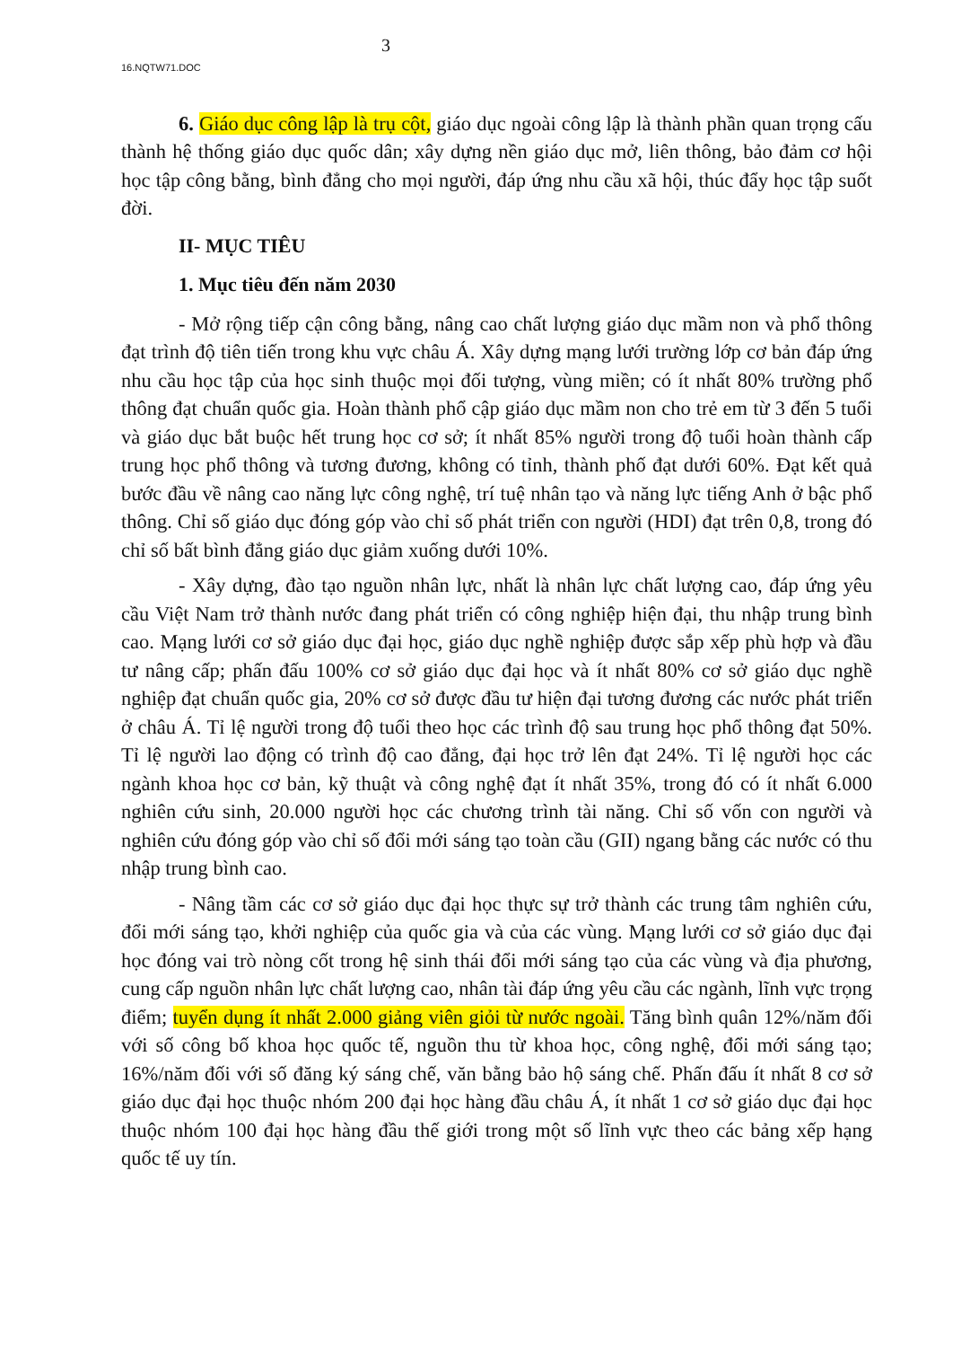16.NQTW71.DOC
3
6. Giáo dục công lập là trụ cột, giáo dục ngoài công lập là thành phần quan trọng cấu thành hệ thống giáo dục quốc dân; xây dựng nền giáo dục mở, liên thông, bảo đảm cơ hội học tập công bằng, bình đẳng cho mọi người, đáp ứng nhu cầu xã hội, thúc đẩy học tập suốt đời.
II- MỤC TIÊU
1. Mục tiêu đến năm 2030
- Mở rộng tiếp cận công bằng, nâng cao chất lượng giáo dục mầm non và phổ thông đạt trình độ tiên tiến trong khu vực châu Á. Xây dựng mạng lưới trường lớp cơ bản đáp ứng nhu cầu học tập của học sinh thuộc mọi đối tượng, vùng miền; có ít nhất 80% trường phổ thông đạt chuẩn quốc gia. Hoàn thành phổ cập giáo dục mầm non cho trẻ em từ 3 đến 5 tuổi và giáo dục bắt buộc hết trung học cơ sở; ít nhất 85% người trong độ tuổi hoàn thành cấp trung học phổ thông và tương đương, không có tỉnh, thành phố đạt dưới 60%. Đạt kết quả bước đầu về nâng cao năng lực công nghệ, trí tuệ nhân tạo và năng lực tiếng Anh ở bậc phổ thông. Chỉ số giáo dục đóng góp vào chỉ số phát triển con người (HDI) đạt trên 0,8, trong đó chỉ số bất bình đẳng giáo dục giảm xuống dưới 10%.
- Xây dựng, đào tạo nguồn nhân lực, nhất là nhân lực chất lượng cao, đáp ứng yêu cầu Việt Nam trở thành nước đang phát triển có công nghiệp hiện đại, thu nhập trung bình cao. Mạng lưới cơ sở giáo dục đại học, giáo dục nghề nghiệp được sắp xếp phù hợp và đầu tư nâng cấp; phấn đấu 100% cơ sở giáo dục đại học và ít nhất 80% cơ sở giáo dục nghề nghiệp đạt chuẩn quốc gia, 20% cơ sở được đầu tư hiện đại tương đương các nước phát triển ở châu Á. Tỉ lệ người trong độ tuổi theo học các trình độ sau trung học phổ thông đạt 50%. Tỉ lệ người lao động có trình độ cao đẳng, đại học trở lên đạt 24%. Tỉ lệ người học các ngành khoa học cơ bản, kỹ thuật và công nghệ đạt ít nhất 35%, trong đó có ít nhất 6.000 nghiên cứu sinh, 20.000 người học các chương trình tài năng. Chỉ số vốn con người và nghiên cứu đóng góp vào chỉ số đổi mới sáng tạo toàn cầu (GII) ngang bằng các nước có thu nhập trung bình cao.
- Nâng tầm các cơ sở giáo dục đại học thực sự trở thành các trung tâm nghiên cứu, đổi mới sáng tạo, khởi nghiệp của quốc gia và của các vùng. Mạng lưới cơ sở giáo dục đại học đóng vai trò nòng cốt trong hệ sinh thái đổi mới sáng tạo của các vùng và địa phương, cung cấp nguồn nhân lực chất lượng cao, nhân tài đáp ứng yêu cầu các ngành, lĩnh vực trọng điểm; tuyển dụng ít nhất 2.000 giảng viên giỏi từ nước ngoài. Tăng bình quân 12%/năm đối với số công bố khoa học quốc tế, nguồn thu từ khoa học, công nghệ, đổi mới sáng tạo; 16%/năm đối với số đăng ký sáng chế, văn bằng bảo hộ sáng chế. Phấn đấu ít nhất 8 cơ sở giáo dục đại học thuộc nhóm 200 đại học hàng đầu châu Á, ít nhất 1 cơ sở giáo dục đại học thuộc nhóm 100 đại học hàng đầu thế giới trong một số lĩnh vực theo các bảng xếp hạng quốc tế uy tín.